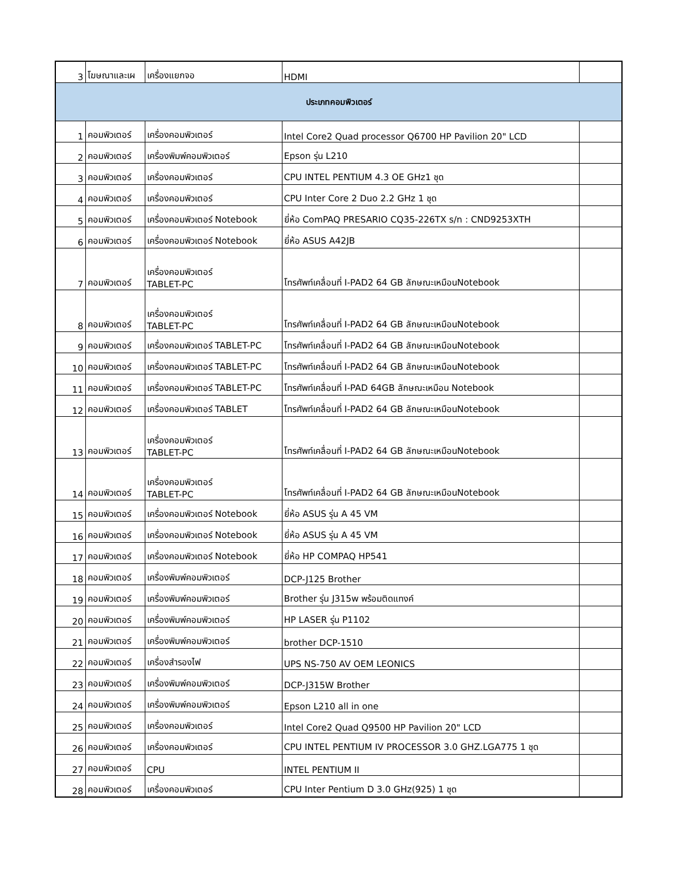| 3 | โฆษณาและเผ | เครื่องแยกจอ | HDMI | |
| ประเภทคอมพิวเตอร์ | | | | |
| 1 | คอมพิวเตอร์ | เครื่องคอมพิวเตอร์ | Intel Core2 Quad processor Q6700 HP Pavilion 20" LCD | |
| 2 | คอมพิวเตอร์ | เครื่องพิมพ์คอมพิวเตอร์ | Epson รุ่น L210 | |
| 3 | คอมพิวเตอร์ | เครื่องคอมพิวเตอร์ | CPU INTEL PENTIUM 4.3 OE GHz1 ชุด | |
| 4 | คอมพิวเตอร์ | เครื่องคอมพิวเตอร์ | CPU Inter Core 2 Duo 2.2 GHz 1 ชุด | |
| 5 | คอมพิวเตอร์ | เครื่องคอมพิวเตอร์ Notebook | ยี่ห้อ ComPAQ PRESARIO CQ35-226TX s/n : CND9253XTH | |
| 6 | คอมพิวเตอร์ | เครื่องคอมพิวเตอร์ Notebook | ยี่ห้อ ASUS A42JB | |
| 7 | คอมพิวเตอร์ | เครื่องคอมพิวเตอร์ TABLET-PC | โทรศัพท์เคลื่อนที่ I-PAD2 64 GB ลักษณะเหมือนNotebook | |
| 8 | คอมพิวเตอร์ | เครื่องคอมพิวเตอร์ TABLET-PC | โทรศัพท์เคลื่อนที่ I-PAD2 64 GB ลักษณะเหมือนNotebook | |
| 9 | คอมพิวเตอร์ | เครื่องคอมพิวเตอร์ TABLET-PC | โทรศัพท์เคลื่อนที่ I-PAD2 64 GB ลักษณะเหมือนNotebook | |
| 10 | คอมพิวเตอร์ | เครื่องคอมพิวเตอร์ TABLET-PC | โทรศัพท์เคลื่อนที่ I-PAD2 64 GB ลักษณะเหมือนNotebook | |
| 11 | คอมพิวเตอร์ | เครื่องคอมพิวเตอร์ TABLET-PC | โทรศัพท์เคลื่อนที่ I-PAD 64GB ลักษณะเหมือน Notebook | |
| 12 | คอมพิวเตอร์ | เครื่องคอมพิวเตอร์ TABLET | โทรศัพท์เคลื่อนที่ I-PAD2 64 GB ลักษณะเหมือนNotebook | |
| 13 | คอมพิวเตอร์ | เครื่องคอมพิวเตอร์ TABLET-PC | โทรศัพท์เคลื่อนที่ I-PAD2 64 GB ลักษณะเหมือนNotebook | |
| 14 | คอมพิวเตอร์ | เครื่องคอมพิวเตอร์ TABLET-PC | โทรศัพท์เคลื่อนที่ I-PAD2 64 GB ลักษณะเหมือนNotebook | |
| 15 | คอมพิวเตอร์ | เครื่องคอมพิวเตอร์ Notebook | ยี่ห้อ ASUS รุ่น A 45 VM | |
| 16 | คอมพิวเตอร์ | เครื่องคอมพิวเตอร์ Notebook | ยี่ห้อ ASUS รุ่น A 45 VM | |
| 17 | คอมพิวเตอร์ | เครื่องคอมพิวเตอร์ Notebook | ยี่ห้อ HP COMPAQ HP541 | |
| 18 | คอมพิวเตอร์ | เครื่องพิมพ์คอมพิวเตอร์ | DCP-J125 Brother | |
| 19 | คอมพิวเตอร์ | เครื่องพิมพ์คอมพิวเตอร์ | Brother รุ่น J315w พร้อมติดแทงค์ | |
| 20 | คอมพิวเตอร์ | เครื่องพิมพ์คอมพิวเตอร์ | HP LASER รุ่น P1102 | |
| 21 | คอมพิวเตอร์ | เครื่องพิมพ์คอมพิวเตอร์ | brother DCP-1510 | |
| 22 | คอมพิวเตอร์ | เครื่องสำรองไฟ | UPS NS-750 AV OEM LEONICS | |
| 23 | คอมพิวเตอร์ | เครื่องพิมพ์คอมพิวเตอร์ | DCP-J315W Brother | |
| 24 | คอมพิวเตอร์ | เครื่องพิมพ์คอมพิวเตอร์ | Epson L210 all in one | |
| 25 | คอมพิวเตอร์ | เครื่องคอมพิวเตอร์ | Intel Core2 Quad Q9500 HP Pavilion 20" LCD | |
| 26 | คอมพิวเตอร์ | เครื่องคอมพิวเตอร์ | CPU INTEL PENTIUM IV PROCESSOR 3.0 GHZ.LGA775 1 ชุด | |
| 27 | คอมพิวเตอร์ | CPU | INTEL PENTIUM II | |
| 28 | คอมพิวเตอร์ | เครื่องคอมพิวเตอร์ | CPU Inter Pentium D 3.0 GHz(925) 1 ชุด | |